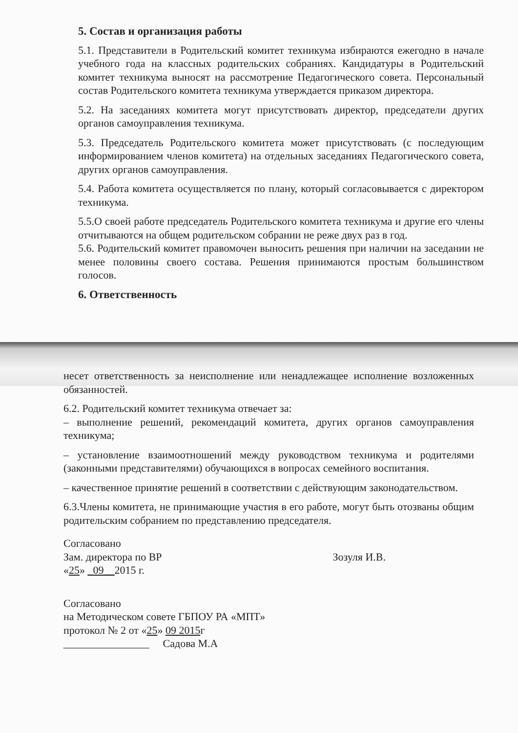5. Состав и организация работы
5.1. Представители в Родительский комитет техникума избираются ежегодно в начале учебного года на классных родительских собраниях. Кандидатуры в Родительский комитет техникума выносят на рассмотрение Педагогического совета. Персональный состав Родительского комитета техникума утверждается приказом директора.
5.2. На заседаниях комитета могут присутствовать директор, председатели других органов самоуправления техникума.
5.3. Председатель Родительского комитета может присутствовать (с последующим информированием членов комитета) на отдельных заседаниях Педагогического совета, других органов самоуправления.
5.4. Работа комитета осуществляется по плану, который согласовывается с директором техникума.
5.5.О своей работе председатель Родительского комитета техникума и другие его члены отчитываются на общем родительском собрании не реже двух раз в год.
5.6. Родительский комитет правомочен выносить решения при наличии на заседании не менее половины своего состава. Решения принимаются простым большинством голосов.
6. Ответственность
несет ответственность за неисполнение или ненадлежащее исполнение возложенных обязанностей.
6.2. Родительский комитет техникума отвечает за:
– выполнение решений, рекомендаций комитета, других органов самоуправления техникума;
– установление взаимоотношений между руководством техникума и родителями (законными представителями) обучающихся в вопросах семейного воспитания.
– качественное принятие решений в соответствии с действующим законодательством.
6.3.Члены комитета, не принимающие участия в его работе, могут быть отозваны общим родительским собранием по представлению председателя.
Согласовано
Зам. директора по ВР Зозуля И.В.
«25» _09__2015 г.
Согласовано
на Методическом совете ГБПОУ РА «МПТ»
протокол № 2 от «25» 09 2015г
________________ Садова М.А